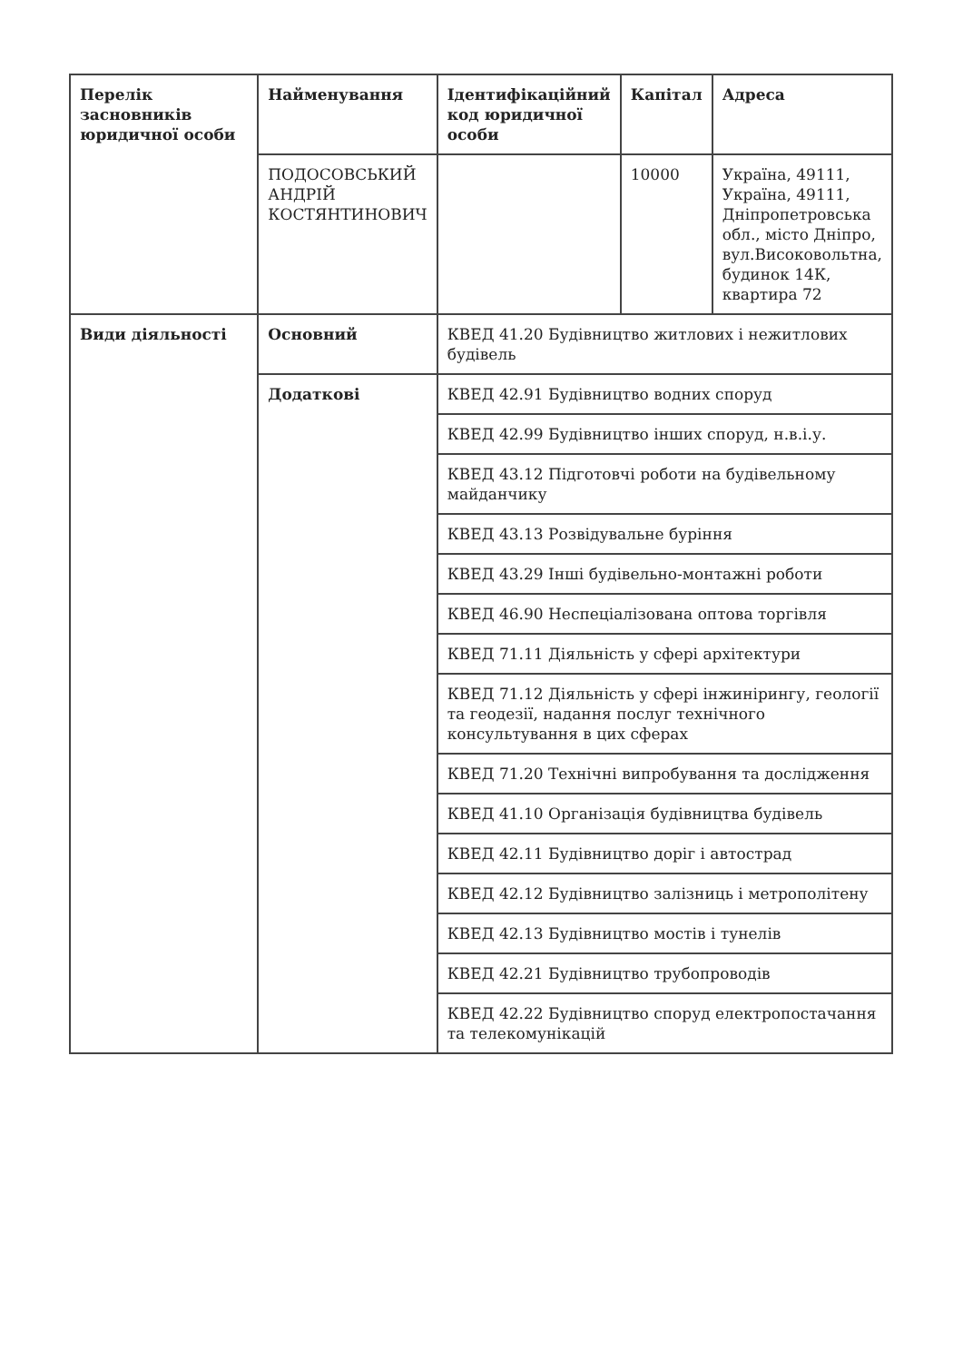| Перелік засновників юридичної особи | Найменування | Ідентифікаційний код юридичної особи | Капітал | Адреса |
| --- | --- | --- | --- | --- |
| | ПОДОСОВСЬКИЙ АНДРІЙ КОСТЯНТИНОВИЧ | | 10000 | Україна, 49111, Україна, 49111, Дніпропетровська обл., місто Дніпро, вул.Високовольтна, будинок 14К, квартира 72 |
| Види діяльності | Основний | КВЕД 41.20 Будівництво житлових і нежитлових будівель | | |
| | Додаткові | КВЕД 42.91 Будівництво водних споруд | | |
| | | КВЕД 42.99 Будівництво інших споруд, н.в.і.у. | | |
| | | КВЕД 43.12 Підготовчі роботи на будівельному майданчику | | |
| | | КВЕД 43.13 Розвідувальне буріння | | |
| | | КВЕД 43.29 Інші будівельно-монтажні роботи | | |
| | | КВЕД 46.90 Неспеціалізована оптова торгівля | | |
| | | КВЕД 71.11 Діяльність у сфері архітектури | | |
| | | КВЕД 71.12 Діяльність у сфері інжинірингу, геології та геодезії, надання послуг технічного консультування в цих сферах | | |
| | | КВЕД 71.20 Технічні випробування та дослідження | | |
| | | КВЕД 41.10 Організація будівництва будівель | | |
| | | КВЕД 42.11 Будівництво доріг і автострад | | |
| | | КВЕД 42.12 Будівництво залізниць і метрополітену | | |
| | | КВЕД 42.13 Будівництво мостів і тунелів | | |
| | | КВЕД 42.21 Будівництво трубопроводів | | |
| | | КВЕД 42.22 Будівництво споруд електропостачання та телекомунікацій | | |